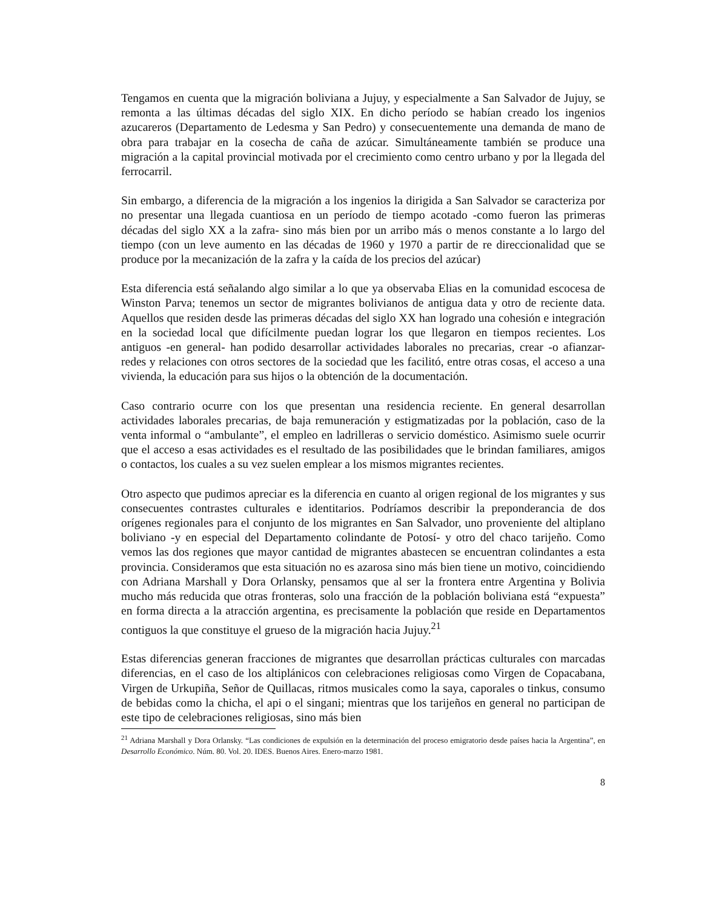Tengamos en cuenta que la migración boliviana a Jujuy, y especialmente a San Salvador de Jujuy, se remonta a las últimas décadas del siglo XIX. En dicho período se habían creado los ingenios azucareros (Departamento de Ledesma y San Pedro) y consecuentemente una demanda de mano de obra para trabajar en la cosecha de caña de azúcar. Simultáneamente también se produce una migración a la capital provincial motivada por el crecimiento como centro urbano y por la llegada del ferrocarril.
Sin embargo, a diferencia de la migración a los ingenios la dirigida a San Salvador se caracteriza por no presentar una llegada cuantiosa en un período de tiempo acotado -como fueron las primeras décadas del siglo XX a la zafra- sino más bien por un arribo más o menos constante a lo largo del tiempo (con un leve aumento en las décadas de 1960 y 1970 a partir de re direccionalidad que se produce por la mecanización de la zafra y la caída de los precios del azúcar)
Esta diferencia está señalando algo similar a lo que ya observaba Elias en la comunidad escocesa de Winston Parva; tenemos un sector de migrantes bolivianos de antigua data y otro de reciente data. Aquellos que residen desde las primeras décadas del siglo XX han logrado una cohesión e integración en la sociedad local que difícilmente puedan lograr los que llegaron en tiempos recientes. Los antiguos -en general- han podido desarrollar actividades laborales no precarias, crear -o afianzar- redes y relaciones con otros sectores de la sociedad que les facilitó, entre otras cosas, el acceso a una vivienda, la educación para sus hijos o la obtención de la documentación.
Caso contrario ocurre con los que presentan una residencia reciente. En general desarrollan actividades laborales precarias, de baja remuneración y estigmatizadas por la población, caso de la venta informal o “ambulante”, el empleo en ladrilleras o servicio doméstico. Asimismo suele ocurrir que el acceso a esas actividades es el resultado de las posibilidades que le brindan familiares, amigos o contactos, los cuales a su vez suelen emplear a los mismos migrantes recientes.
Otro aspecto que pudimos apreciar es la diferencia en cuanto al origen regional de los migrantes y sus consecuentes contrastes culturales e identitarios. Podríamos describir la preponderancia de dos orígenes regionales para el conjunto de los migrantes en San Salvador, uno proveniente del altiplano boliviano -y en especial del Departamento colindante de Potosí- y otro del chaco tarijeño. Como vemos las dos regiones que mayor cantidad de migrantes abastecen se encuentran colindantes a esta provincia. Consideramos que esta situación no es azarosa sino más bien tiene un motivo, coincidiendo con Adriana Marshall y Dora Orlansky, pensamos que al ser la frontera entre Argentina y Bolivia mucho más reducida que otras fronteras, solo una fracción de la población boliviana está “expuesta” en forma directa a la atracción argentina, es precisamente la población que reside en Departamentos contiguos la que constituye el grueso de la migración hacia Jujuy.<sup>21</sup>
Estas diferencias generan fracciones de migrantes que desarrollan prácticas culturales con marcadas diferencias, en el caso de los altiplánicos con celebraciones religiosas como Virgen de Copacabana, Virgen de Urkupiña, Señor de Quillacas, ritmos musicales como la saya, caporales o tinkus, consumo de bebidas como la chicha, el api o el singani; mientras que los tarijeños en general no participan de este tipo de celebraciones religiosas, sino más bien
<sup>21</sup> Adriana Marshall y Dora Orlansky. “Las condiciones de expulsión en la determinación del proceso emigratorio desde países hacia la Argentina”, en Desarrollo Económico. Núm. 80. Vol. 20. IDES. Buenos Aires. Enero-marzo 1981.
8